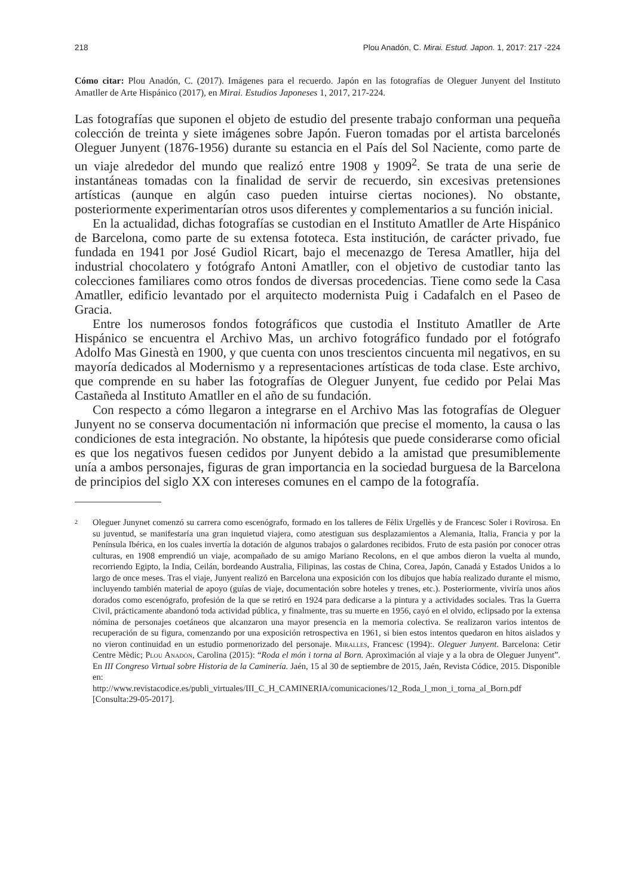218 Plou Anadón, C. Mirai. Estud. Japon. 1, 2017: 217 -224
Cómo citar: Plou Anadón, C. (2017). Imágenes para el recuerdo. Japón en las fotografías de Oleguer Junyent del Instituto Amatller de Arte Hispánico (2017), en Mirai. Estudios Japoneses 1, 2017, 217-224.
Las fotografías que suponen el objeto de estudio del presente trabajo conforman una pequeña colección de treinta y siete imágenes sobre Japón. Fueron tomadas por el artista barcelonés Oleguer Junyent (1876-1956) durante su estancia en el País del Sol Naciente, como parte de un viaje alrededor del mundo que realizó entre 1908 y 1909<sup>2</sup>. Se trata de una serie de instantáneas tomadas con la finalidad de servir de recuerdo, sin excesivas pretensiones artísticas (aunque en algún caso pueden intuirse ciertas nociones). No obstante, posteriormente experimentarían otros usos diferentes y complementarios a su función inicial.
En la actualidad, dichas fotografías se custodian en el Instituto Amatller de Arte Hispánico de Barcelona, como parte de su extensa fototeca. Esta institución, de carácter privado, fue fundada en 1941 por José Gudiol Ricart, bajo el mecenazgo de Teresa Amatller, hija del industrial chocolatero y fotógrafo Antoni Amatller, con el objetivo de custodiar tanto las colecciones familiares como otros fondos de diversas procedencias. Tiene como sede la Casa Amatller, edificio levantado por el arquitecto modernista Puig i Cadafalch en el Paseo de Gracia.
Entre los numerosos fondos fotográficos que custodia el Instituto Amatller de Arte Hispánico se encuentra el Archivo Mas, un archivo fotográfico fundado por el fotógrafo Adolfo Mas Ginestà en 1900, y que cuenta con unos trescientos cincuenta mil negativos, en su mayoría dedicados al Modernismo y a representaciones artísticas de toda clase. Este archivo, que comprende en su haber las fotografías de Oleguer Junyent, fue cedido por Pelai Mas Castañeda al Instituto Amatller en el año de su fundación.
Con respecto a cómo llegaron a integrarse en el Archivo Mas las fotografías de Oleguer Junyent no se conserva documentación ni información que precise el momento, la causa o las condiciones de esta integración. No obstante, la hipótesis que puede considerarse como oficial es que los negativos fuesen cedidos por Junyent debido a la amistad que presumiblemente unía a ambos personajes, figuras de gran importancia en la sociedad burguesa de la Barcelona de principios del siglo XX con intereses comunes en el campo de la fotografía.
2
Oleguer Junynet comenzó su carrera como escenógrafo, formado en los talleres de Fèlix Urgellès y de Francesc Soler i Rovirosa. En su juventud, se manifestaría una gran inquietud viajera, como atestiguan sus desplazamientos a Alemania, Italia, Francia y por la Península Ibérica, en los cuales invertía la dotación de algunos trabajos o galardones recibidos. Fruto de esta pasión por conocer otras culturas, en 1908 emprendió un viaje, acompañado de su amigo Mariano Recolons, en el que ambos dieron la vuelta al mundo, recorriendo Egipto, la India, Ceilán, bordeando Australia, Filipinas, las costas de China, Corea, Japón, Canadá y Estados Unidos a lo largo de once meses. Tras el viaje, Junyent realizó en Barcelona una exposición con los dibujos que había realizado durante el mismo, incluyendo también material de apoyo (guías de viaje, documentación sobre hoteles y trenes, etc.). Posteriormente, viviría unos años dorados como escenógrafo, profesión de la que se retiró en 1924 para dedicarse a la pintura y a actividades sociales. Tras la Guerra Civil, prácticamente abandonó toda actividad pública, y finalmente, tras su muerte en 1956, cayó en el olvido, eclipsado por la extensa nómina de personajes coetáneos que alcanzaron una mayor presencia en la memoria colectiva. Se realizaron varios intentos de recuperación de su figura, comenzando por una exposición retrospectiva en 1961, si bien estos intentos quedaron en hitos aislados y no vieron continuidad en un estudio pormenorizado del personaje. Miralles, Francesc (1994):. Oleguer Junyent. Barcelona: Cetir Centre Mèdic; Plou Anadón, Carolina (2015): “Roda el món i torna al Born. Aproximación al viaje y a la obra de Oleguer Junyent”. En III Congreso Virtual sobre Historia de la Caminería. Jaén, 15 al 30 de septiembre de 2015, Jaén, Revista Códice, 2015. Disponible en:
http://www.revistacodice.es/publi_virtuales/III_C_H_CAMINERIA/comunicaciones/12_Roda_l_mon_i_torna_al_Born.pdf [Consulta:29-05-2017].